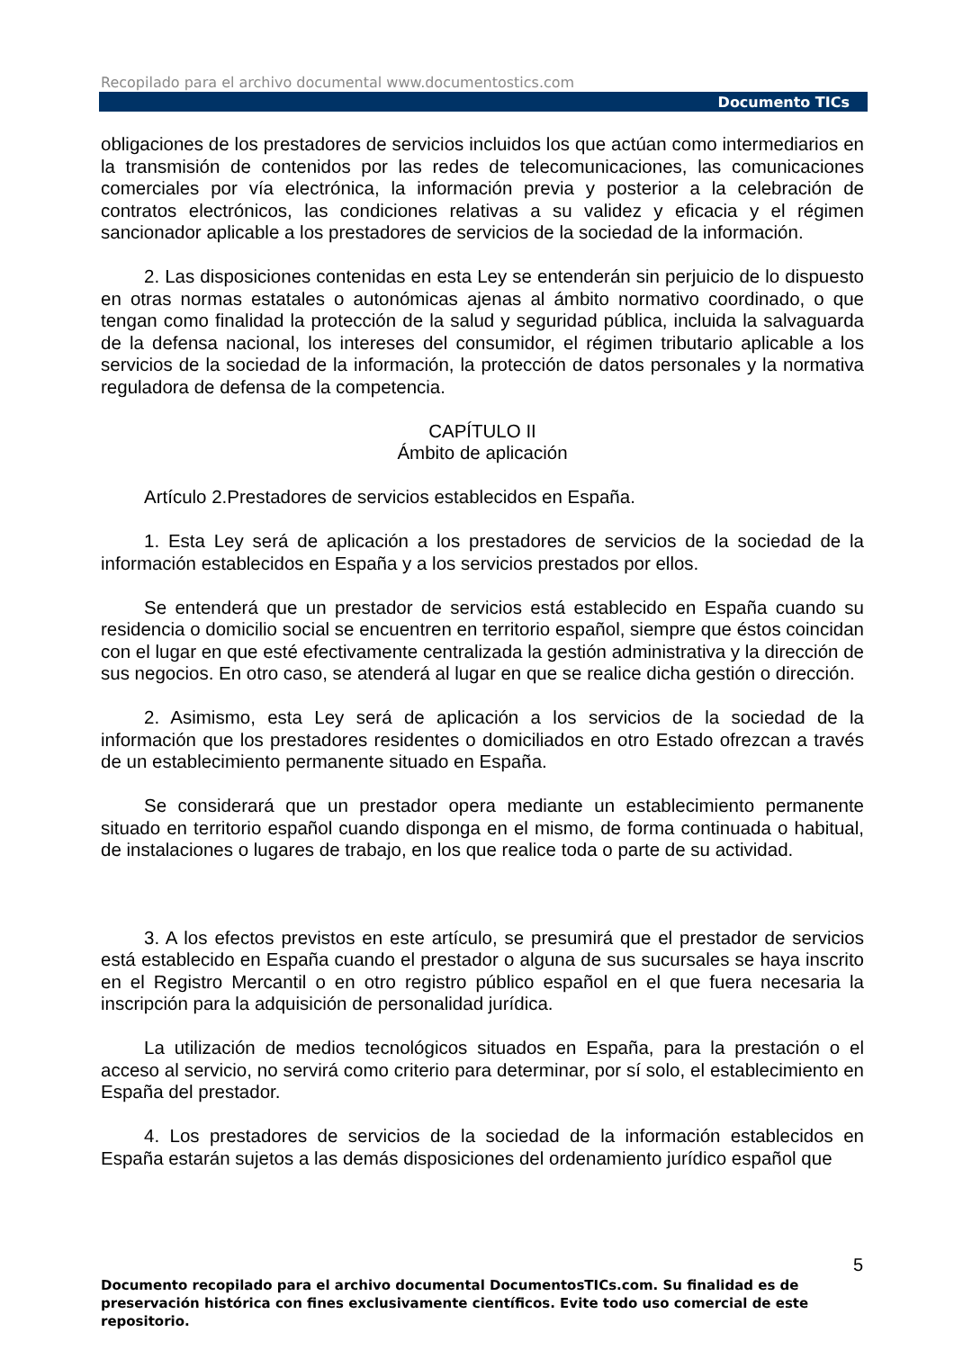Recopilado para el archivo documental www.documentostics.com
Documento TICs
obligaciones de los prestadores de servicios incluidos los que actúan como intermediarios en la transmisión de contenidos por las redes de telecomunicaciones, las comunicaciones comerciales por vía electrónica, la información previa y posterior a la celebración de contratos electrónicos, las condiciones relativas a su validez y eficacia y el régimen sancionador aplicable a los prestadores de servicios de la sociedad de la información.
2. Las disposiciones contenidas en esta Ley se entenderán sin perjuicio de lo dispuesto en otras normas estatales o autonómicas ajenas al ámbito normativo coordinado, o que tengan como finalidad la protección de la salud y seguridad pública, incluida la salvaguarda de la defensa nacional, los intereses del consumidor, el régimen tributario aplicable a los servicios de la sociedad de la información, la protección de datos personales y la normativa reguladora de defensa de la competencia.
CAPÍTULO II
Ámbito de aplicación
Artículo 2.Prestadores de servicios establecidos en España.
1. Esta Ley será de aplicación a los prestadores de servicios de la sociedad de la información establecidos en España y a los servicios prestados por ellos.
Se entenderá que un prestador de servicios está establecido en España cuando su residencia o domicilio social se encuentren en territorio español, siempre que éstos coincidan con el lugar en que esté efectivamente centralizada la gestión administrativa y la dirección de sus negocios. En otro caso, se atenderá al lugar en que se realice dicha gestión o dirección.
2. Asimismo, esta Ley será de aplicación a los servicios de la sociedad de la información que los prestadores residentes o domiciliados en otro Estado ofrezcan a través de un establecimiento permanente situado en España.
Se considerará que un prestador opera mediante un establecimiento permanente situado en territorio español cuando disponga en el mismo, de forma continuada o habitual, de instalaciones o lugares de trabajo, en los que realice toda o parte de su actividad.
3. A los efectos previstos en este artículo, se presumirá que el prestador de servicios está establecido en España cuando el prestador o alguna de sus sucursales se haya inscrito en el Registro Mercantil o en otro registro público español en el que fuera necesaria la inscripción para la adquisición de personalidad jurídica.
La utilización de medios tecnológicos situados en España, para la prestación o el acceso al servicio, no servirá como criterio para determinar, por sí solo, el establecimiento en España del prestador.
4. Los prestadores de servicios de la sociedad de la información establecidos en España estarán sujetos a las demás disposiciones del ordenamiento jurídico español que
5
Documento recopilado para el archivo documental DocumentosTICs.com. Su finalidad es de preservación histórica con fines exclusivamente científicos. Evite todo uso comercial de este repositorio.